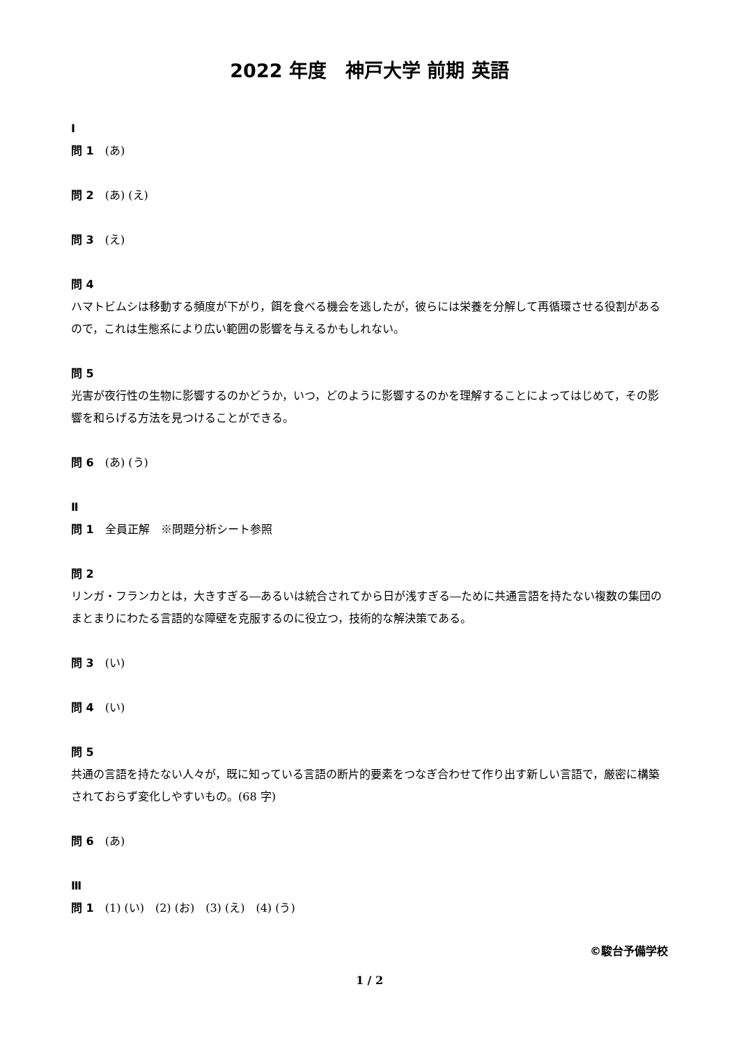2022 年度　神戸大学 前期 英語
Ⅰ
問 1　(あ)
問 2　(あ) (え)
問 3　(え)
問 4
ハマトビムシは移動する頻度が下がり，餌を食べる機会を逃したが，彼らには栄養を分解して再循環させる役割があるので，これは生態系により広い範囲の影響を与えるかもしれない。
問 5
光害が夜行性の生物に影響するのかどうか，いつ，どのように影響するのかを理解することによってはじめて，その影響を和らげる方法を見つけることができる。
問 6　(あ) (う)
Ⅱ
問 1　全員正解　※問題分析シート参照
問 2
リンガ・フランカとは，大きすぎる―あるいは統合されてから日が浅すぎる―ために共通言語を持たない複数の集団のまとまりにわたる言語的な障壁を克服するのに役立つ，技術的な解決策である。
問 3　(い)
問 4　(い)
問 5
共通の言語を持たない人々が，既に知っている言語の断片的要素をつなぎ合わせて作り出す新しい言語で，厳密に構築されておらず変化しやすいもの。(68 字)
問 6　(あ)
Ⅲ
問 1　(1) (い)　(2) (お)　(3) (え)　(4) (う)
©駿台予備学校
1 / 2